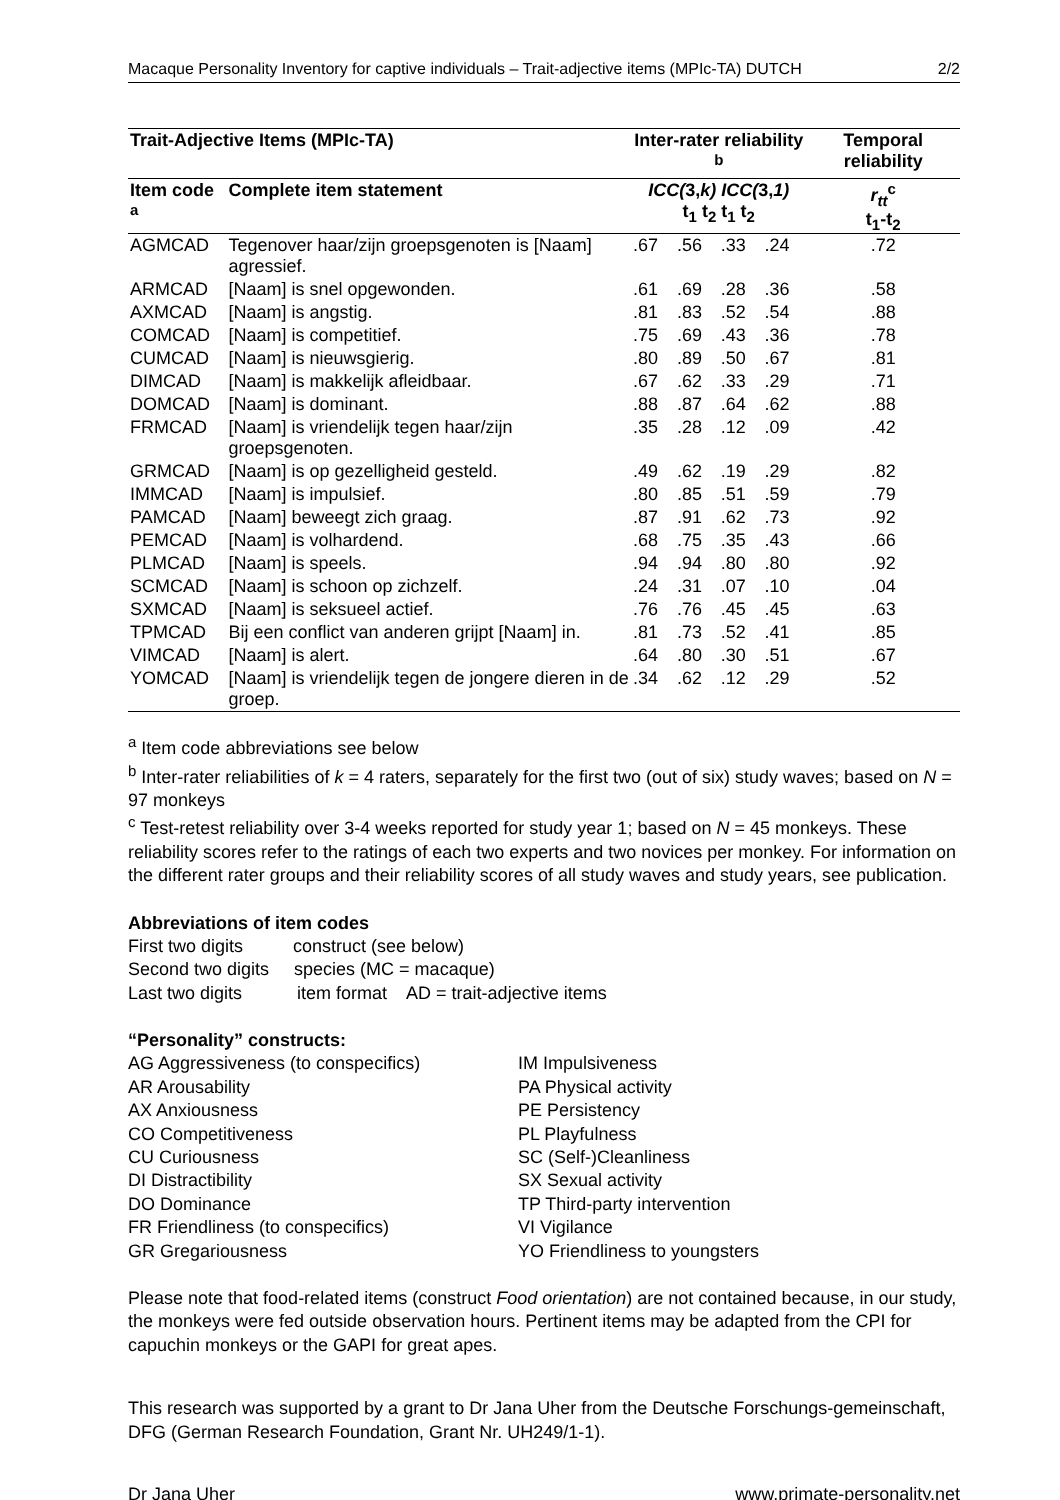Macaque Personality Inventory for captive individuals – Trait-adjective items (MPIc-TA) DUTCH 2/2
| Trait-Adjective Items (MPIc-TA) | | Inter-rater reliability <sup>b</sup> | | | | Temporal reliability |
| --- | --- | --- | --- | --- | --- | --- |
| Item code <sup>a</sup> | Complete item statement | ICC( 3, k) ICC( 3, 1) t<sub>1</sub> t<sub>2</sub> t<sub>1</sub> t<sub>2</sub> | | | | r<sub>tt</sub><sup>c</sup> t<sub>1</sub>-t<sub>2</sub> |
| AGMCAD | Tegenover haar/zijn groepsgenoten is [Naam] agressief. | .67 | .56 | .33 | .24 | .72 |
| ARMCAD | [Naam] is snel opgewonden. | .61 | .69 | .28 | .36 | .58 |
| AXMCAD | [Naam] is angstig. | .81 | .83 | .52 | .54 | .88 |
| COMCAD | [Naam] is competitief. | .75 | .69 | .43 | .36 | .78 |
| CUMCAD | [Naam] is nieuwsgierig. | .80 | .89 | .50 | .67 | .81 |
| DIMCAD | [Naam] is makkelijk afleidbaar. | .67 | .62 | .33 | .29 | .71 |
| DOMCAD | [Naam] is dominant. | .88 | .87 | .64 | .62 | .88 |
| FRMCAD | [Naam] is vriendelijk tegen haar/zijn groepsgenoten. | .35 | .28 | .12 | .09 | .42 |
| GRMCAD | [Naam] is op gezelligheid gesteld. | .49 | .62 | .19 | .29 | .82 |
| IMMCAD | [Naam] is impulsief. | .80 | .85 | .51 | .59 | .79 |
| PAMCAD | [Naam] beweegt zich graag. | .87 | .91 | .62 | .73 | .92 |
| PEMCAD | [Naam] is volhardend. | .68 | .75 | .35 | .43 | .66 |
| PLMCAD | [Naam] is speels. | .94 | .94 | .80 | .80 | .92 |
| SCMCAD | [Naam] is schoon op zichzelf. | .24 | .31 | .07 | .10 | .04 |
| SXMCAD | [Naam] is seksueel actief. | .76 | .76 | .45 | .45 | .63 |
| TPMCAD | Bij een conflict van anderen grijpt [Naam] in. | .81 | .73 | .52 | .41 | .85 |
| VIMCAD | [Naam] is alert. | .64 | .80 | .30 | .51 | .67 |
| YOMCAD | [Naam] is vriendelijk tegen de jongere dieren in de groep. | .34 | .62 | .12 | .29 | .52 |
<sup>a</sup> Item code abbreviations see below
<sup>b</sup> Inter-rater reliabilities of k = 4 raters, separately for the first two (out of six) study waves; based on N = 97 monkeys
<sup>c</sup> Test-retest reliability over 3-4 weeks reported for study year 1; based on N = 45 monkeys. These reliability scores refer to the ratings of each two experts and two novices per monkey. For information on the different rater groups and their reliability scores of all study waves and study years, see publication.
Abbreviations of item codes
First two digits construct (see below)
Second two digits species (MC = macaque)
Last two digits item format AD = trait-adjective items
“Personality” constructs:
AG Aggressiveness (to conspecifics)
AR Arousability
AX Anxiousness
CO Competitiveness
CU Curiousness
DI Distractibility
DO Dominance
FR Friendliness (to conspecifics)
GR Gregariousness
IM Impulsiveness
PA Physical activity
PE Persistency
PL Playfulness
SC (Self-)Cleanliness
SX Sexual activity
TP Third-party intervention
VI Vigilance
YO Friendliness to youngsters
Please note that food-related items (construct Food orientation) are not contained because, in our study, the monkeys were fed outside observation hours. Pertinent items may be adapted from the CPI for capuchin monkeys or the GAPI for great apes.
This research was supported by a grant to Dr Jana Uher from the Deutsche Forschungs-gemeinschaft, DFG (German Research Foundation, Grant Nr. UH249/1-1).
Dr Jana Uher www.primate-personality.net